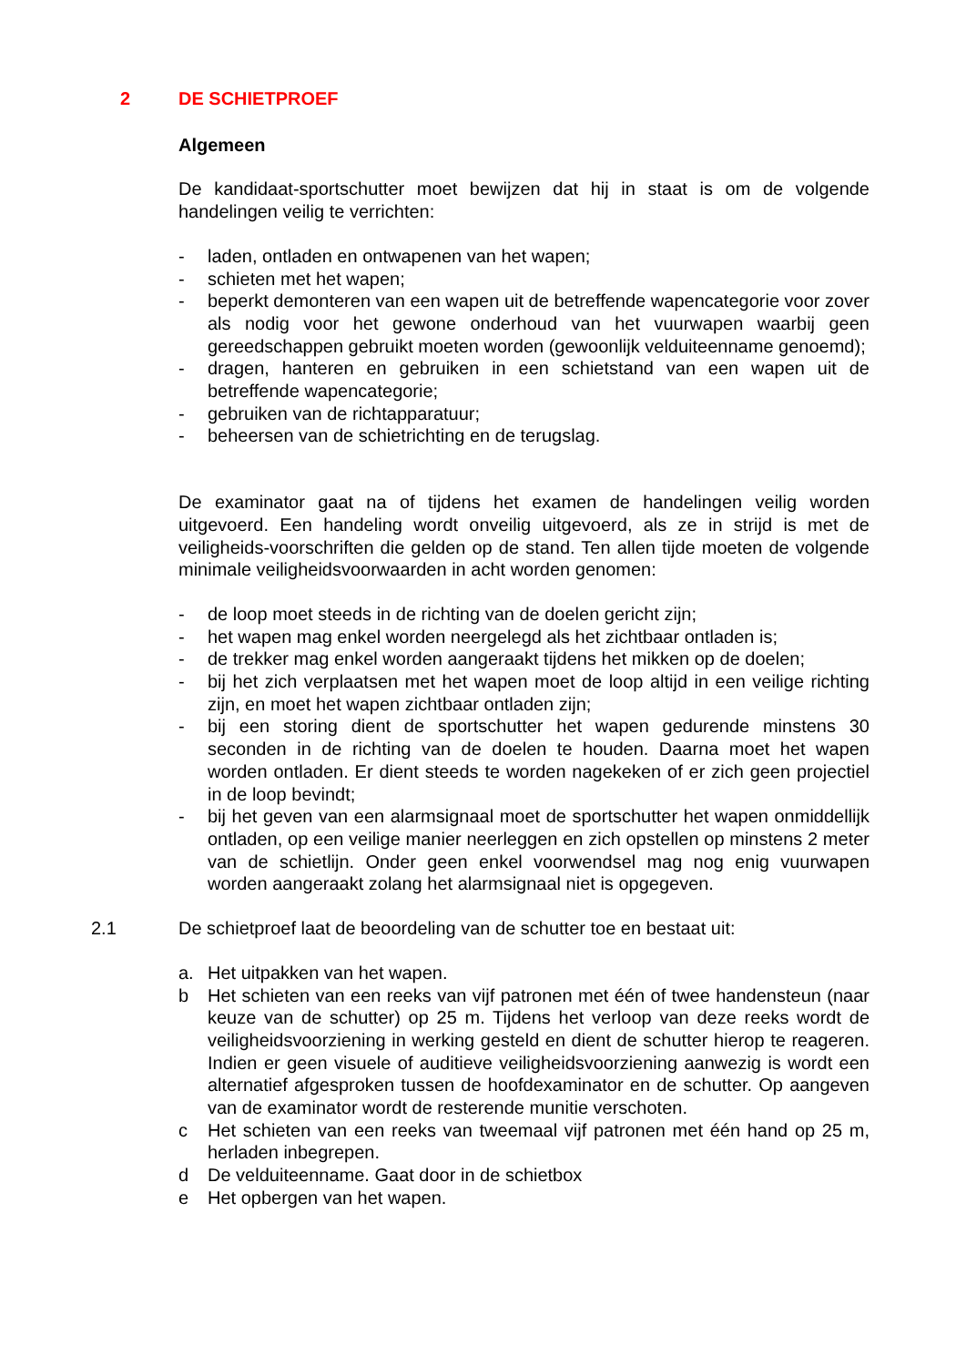2 DE SCHIETPROEF
Algemeen
De kandidaat-sportschutter moet bewijzen dat hij in staat is om de volgende handelingen veilig te verrichten:
- laden, ontladen en ontwapenen van het wapen;
- schieten met het wapen;
- beperkt demonteren van een wapen uit de betreffende wapencategorie voor zover als nodig voor het gewone onderhoud van het vuurwapen waarbij geen gereedschappen gebruikt moeten worden (gewoonlijk velduiteenname genoemd);
- dragen, hanteren en gebruiken in een schietstand van een wapen uit de betreffende wapencategorie;
- gebruiken van de richtapparatuur;
- beheersen van de schietrichting en de terugslag.
De examinator gaat na of tijdens het examen de handelingen veilig worden uitgevoerd. Een handeling wordt onveilig uitgevoerd, als ze in strijd is met de veiligheids-voorschriften die gelden op de stand. Ten allen tijde moeten de volgende minimale veiligheidsvoorwaarden in acht worden genomen:
- de loop moet steeds in de richting van de doelen gericht zijn;
- het wapen mag enkel worden neergelegd als het zichtbaar ontladen is;
- de trekker mag enkel worden aangeraakt tijdens het mikken op de doelen;
- bij het zich verplaatsen met het wapen moet de loop altijd in een veilige richting zijn, en moet het wapen zichtbaar ontladen zijn;
- bij een storing dient de sportschutter het wapen gedurende minstens 30 seconden in de richting van de doelen te houden. Daarna moet het wapen worden ontladen. Er dient steeds te worden nagekeken of er zich geen projectiel in de loop bevindt;
- bij het geven van een alarmsignaal moet de sportschutter het wapen onmiddellijk ontladen, op een veilige manier neerleggen en zich opstellen op minstens 2 meter van de schietlijn. Onder geen enkel voorwendsel mag nog enig vuurwapen worden aangeraakt zolang het alarmsignaal niet is opgegeven.
2.1 De schietproef laat de beoordeling van de schutter toe en bestaat uit:
a. Het uitpakken van het wapen.
b Het schieten van een reeks van vijf patronen met één of twee handensteun (naar keuze van de schutter) op 25 m. Tijdens het verloop van deze reeks wordt de veiligheidsvoorziening in werking gesteld en dient de schutter hierop te reageren. Indien er geen visuele of auditieve veiligheidsvoorziening aanwezig is wordt een alternatief afgesproken tussen de hoofdexaminator en de schutter. Op aangeven van de examinator wordt de resterende munitie verschoten.
c Het schieten van een reeks van tweemaal vijf patronen met één hand op 25 m, herladen inbegrepen.
d De velduiteenname. Gaat door in de schietbox
e Het opbergen van het wapen.